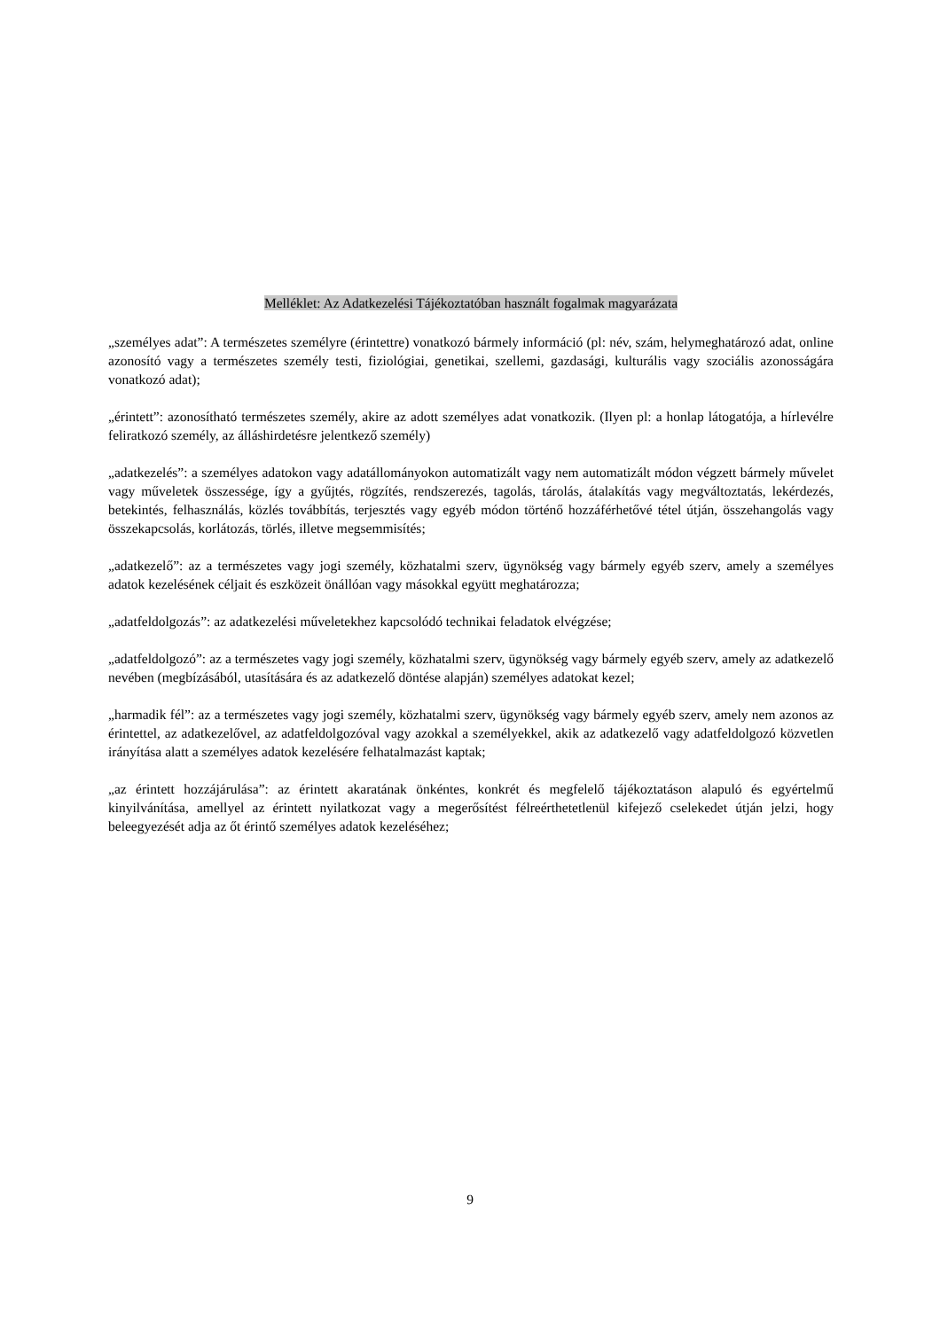Melléklet: Az Adatkezelési Tájékoztatóban használt fogalmak magyarázata
„személyes adat”: A természetes személyre (érintettre) vonatkozó bármely információ (pl: név, szám, helymeghatározó adat, online azonosító vagy a természetes személy testi, fiziológiai, genetikai, szellemi, gazdasági, kulturális vagy szociális azonosságára vonatkozó adat);
„érintett”: azonosítható természetes személy, akire az adott személyes adat vonatkozik. (Ilyen pl: a honlap látogatója, a hírlevélre feliratkozó személy, az álláshirdetésre jelentkező személy)
„adatkezelés”: a személyes adatokon vagy adatállományokon automatizált vagy nem automatizált módon végzett bármely művelet vagy műveletek összessége, így a gyűjtés, rögzítés, rendszerezés, tagolás, tárolás, átalakítás vagy megváltoztatás, lekérdezés, betekintés, felhasználás, közlés továbbítás, terjesztés vagy egyéb módon történő hozzáférhetővé tétel útján, összehangolás vagy összekapcsolás, korlátozás, törlés, illetve megsemmisítés;
„adatkezelő”: az a természetes vagy jogi személy, közhatalmi szerv, ügynökség vagy bármely egyéb szerv, amely a személyes adatok kezelésének céljait és eszközeit önállóan vagy másokkal együtt meghatározza;
„adatfeldolgozás”: az adatkezelési műveletekhez kapcsolódó technikai feladatok elvégzése;
„adatfeldolgozó”: az a természetes vagy jogi személy, közhatalmi szerv, ügynökség vagy bármely egyéb szerv, amely az adatkezelő nevében (megbízásából, utasítására és az adatkezelő döntése alapján) személyes adatokat kezel;
„harmadik fél”: az a természetes vagy jogi személy, közhatalmi szerv, ügynökség vagy bármely egyéb szerv, amely nem azonos az érintettel, az adatkezelővel, az adatfeldolgozóval vagy azokkal a személyekkel, akik az adatkezelő vagy adatfeldolgozó közvetlen irányítása alatt a személyes adatok kezelésére felhatalmazást kaptak;
„az érintett hozzájárulása”: az érintett akaratának önkéntes, konkrét és megfelelő tájékoztatáson alapuló és egyértelmű kinyilvánítása, amellyel az érintett nyilatkozat vagy a megerősítést félreérthetetlenül kifejező cselekedet útján jelzi, hogy beleegyezését adja az őt érintő személyes adatok kezeléséhez;
9